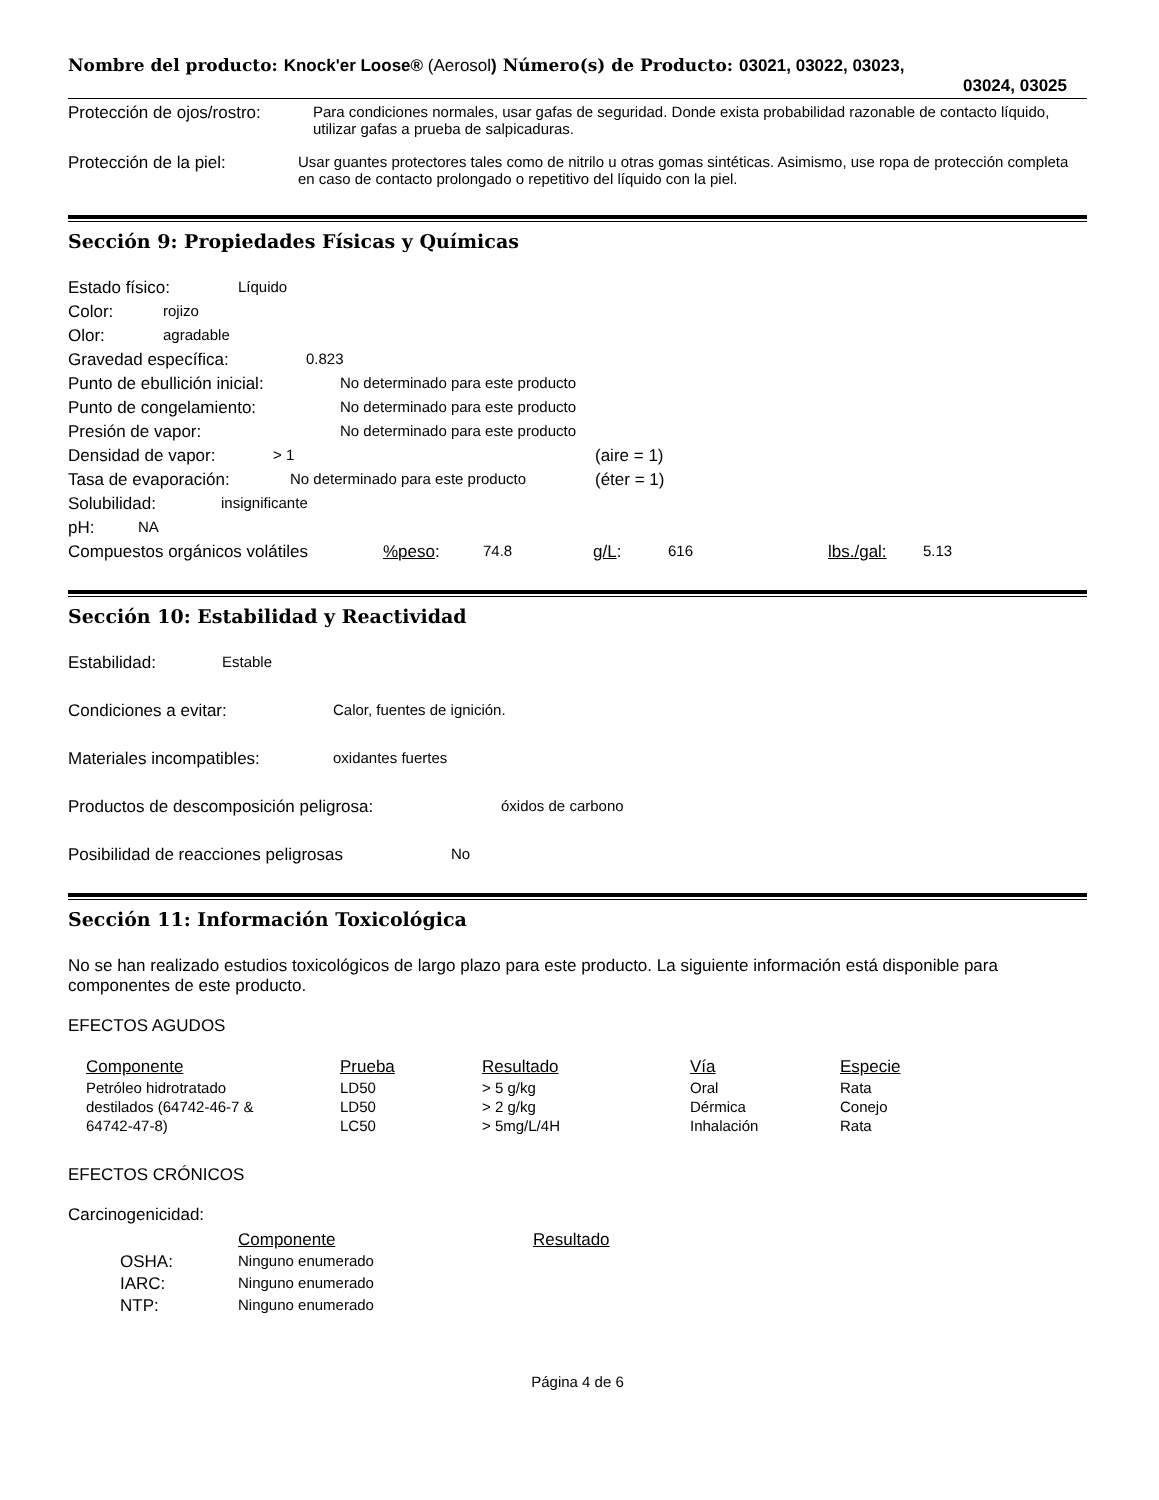Nombre del producto: Knock'er Loose® (Aerosol) Número(s) de Producto: 03021, 03022, 03023,
03024, 03025
Protección de ojos/rostro:
Para condiciones normales, usar gafas de seguridad. Donde exista probabilidad razonable de contacto líquido, utilizar gafas a prueba de salpicaduras.
Protección de la piel: Usar guantes protectores tales como de nitrilo u otras gomas sintéticas. Asimismo, use ropa de protección completa en caso de contacto prolongado o repetitivo del líquido con la piel.
Sección 9: Propiedades Físicas y Químicas
Estado físico: Líquido
Color: rojizo
Olor: agradable
Gravedad específica: 0.823
Punto de ebullición inicial: No determinado para este producto
Punto de congelamiento: No determinado para este producto
Presión de vapor: No determinado para este producto
Densidad de vapor: > 1 (aire = 1)
Tasa de evaporación: No determinado para este producto (éter = 1)
Solubilidad: insignificante
pH: NA
Compuestos orgánicos volátiles%peso: 74.8 g/L: 616 lbs./gal: 5.13
Sección 10: Estabilidad y Reactividad
Estabilidad: Estable
Condiciones a evitar: Calor, fuentes de ignición.
Materiales incompatibles: oxidantes fuertes
Productos de descomposición peligrosa: óxidos de carbono
Posibilidad de reacciones peligrosas No
Sección 11: Información Toxicológica
No se han realizado estudios toxicológicos de largo plazo para este producto. La siguiente información está disponible para componentes de este producto.
EFECTOS AGUDOS
| Componente | Prueba | Resultado | Vía | Especie |
| --- | --- | --- | --- | --- |
| Petróleo hidrotratado | LD50 | > 5 g/kg | Oral | Rata |
| destilados (64742-46-7 & | LD50 | > 2 g/kg | Dérmica | Conejo |
| 64742-47-8) | LC50 | > 5mg/L/4H | Inhalación | Rata |
EFECTOS CRÓNICOS
Carcinogenicidad:
| | Componente | Resultado |
| --- | --- | --- |
| OSHA: | Ninguno enumerado | |
| IARC: | Ninguno enumerado | |
| NTP: | Ninguno enumerado | |
Página 4 de 6